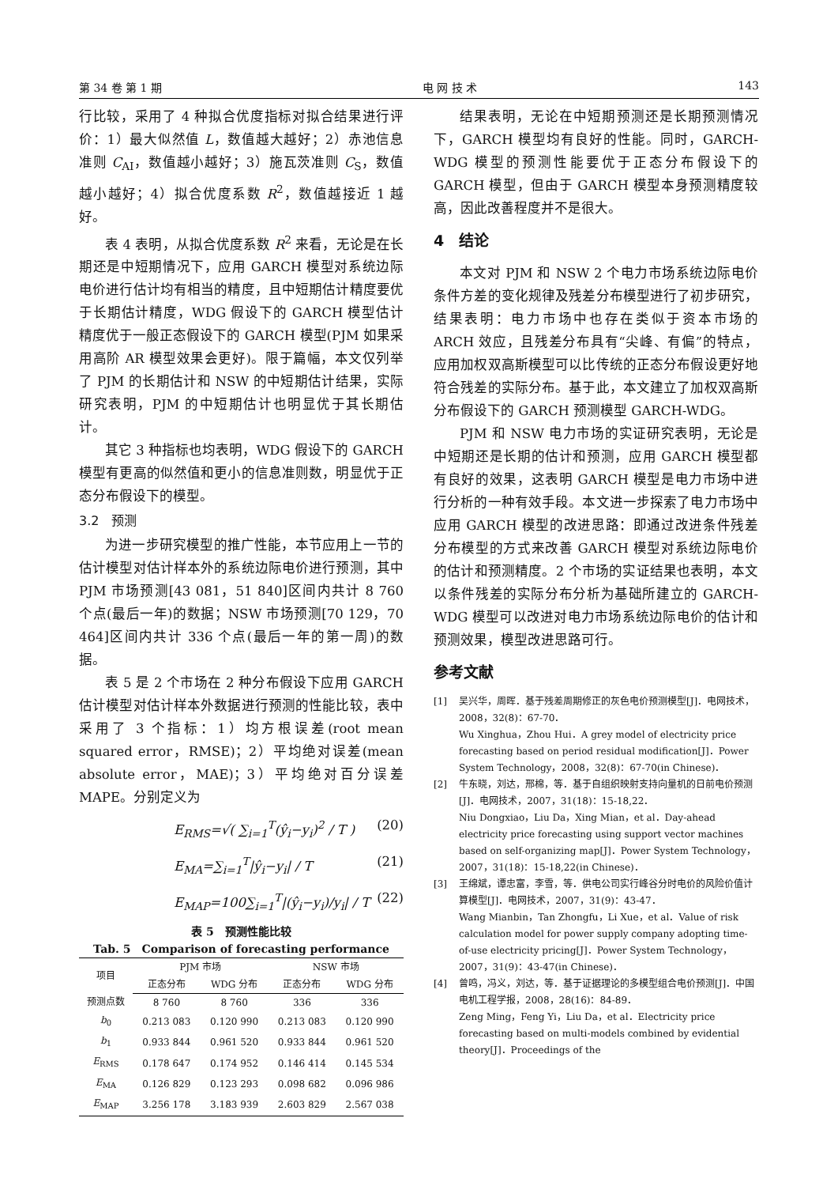第 34 卷 第 1 期 电 网 技 术 143
行比较，采用了 4 种拟合优度指标对拟合结果进行评价：1）最大似然值 L，数值越大越好；2）赤池信息准则 C<sub>AI</sub>，数值越小越好；3）施瓦茨准则 C<sub>S</sub>，数值越小越好；4）拟合优度系数 R<sup>2</sup>，数值越接近 1 越好。
表 4 表明，从拟合优度系数 R<sup>2</sup> 来看，无论是在长期还是中短期情况下，应用 GARCH 模型对系统边际电价进行估计均有相当的精度，且中短期估计精度要优于长期估计精度，WDG 假设下的 GARCH 模型估计精度优于一般正态假设下的 GARCH 模型(PJM 如果采用高阶 AR 模型效果会更好)。限于篇幅，本文仅列举了 PJM 的长期估计和 NSW 的中短期估计结果，实际研究表明，PJM 的中短期估计也明显优于其长期估计。
其它 3 种指标也均表明，WDG 假设下的 GARCH 模型有更高的似然值和更小的信息准则数，明显优于正态分布假设下的模型。
3.2　预测
为进一步研究模型的推广性能，本节应用上一节的估计模型对估计样本外的系统边际电价进行预测，其中 PJM 市场预测[43 081，51 840]区间内共计 8 760 个点(最后一年)的数据；NSW 市场预测[70 129，70 464]区间内共计 336 个点(最后一年的第一周)的数据。
表 5 是 2 个市场在 2 种分布假设下应用 GARCH 估计模型对估计样本外数据进行预测的性能比较，表中采用了 3 个指标：1）均方根误差(root mean squared error，RMSE)；2）平均绝对误差(mean absolute error，MAE)；3）平均绝对百分误差 MAPE。分别定义为
E<sub>RMS</sub>=√( ∑<sub>i=1</sub><sup>T</sup>(ŷ<sub>i</sub>−y<sub>i</sub>)<sup>2</sup> / T ) (20)
E<sub>MA</sub>=∑<sub>i=1</sub><sup>T</sup>|ŷ<sub>i</sub>−y<sub>i</sub>| / T (21)
E<sub>MAP</sub>=100∑<sub>i=1</sub><sup>T</sup>|(ŷ<sub>i</sub>−y<sub>i</sub>)/y<sub>i</sub>| / T (22)
表 5　预测性能比较
Tab. 5　Comparison of forecasting performance
| 项目 | PJM 市场 | | NSW 市场 | |
| --- | --- | --- | --- | --- |
| | 正态分布 | WDG 分布 | 正态分布 | WDG 分布 |
| 预测点数 | 8 760 | 8 760 | 336 | 336 |
| b<sub>0</sub> | 0.213 083 | 0.120 990 | 0.213 083 | 0.120 990 |
| b<sub>1</sub> | 0.933 844 | 0.961 520 | 0.933 844 | 0.961 520 |
| E<sub>RMS</sub> | 0.178 647 | 0.174 952 | 0.146 414 | 0.145 534 |
| E<sub>MA</sub> | 0.126 829 | 0.123 293 | 0.098 682 | 0.096 986 |
| E<sub>MAP</sub> | 3.256 178 | 3.183 939 | 2.603 829 | 2.567 038 |
结果表明，无论在中短期预测还是长期预测情况下，GARCH 模型均有良好的性能。同时，GARCH-WDG 模型的预测性能要优于正态分布假设下的 GARCH 模型，但由于 GARCH 模型本身预测精度较高，因此改善程度并不是很大。
4　结论
本文对 PJM 和 NSW 2 个电力市场系统边际电价条件方差的变化规律及残差分布模型进行了初步研究，结果表明：电力市场中也存在类似于资本市场的 ARCH 效应，且残差分布具有“尖峰、有偏”的特点，应用加权双高斯模型可以比传统的正态分布假设更好地符合残差的实际分布。基于此，本文建立了加权双高斯分布假设下的 GARCH 预测模型 GARCH-WDG。
PJM 和 NSW 电力市场的实证研究表明，无论是中短期还是长期的估计和预测，应用 GARCH 模型都有良好的效果，这表明 GARCH 模型是电力市场中进行分析的一种有效手段。本文进一步探索了电力市场中应用 GARCH 模型的改进思路：即通过改进条件残差分布模型的方式来改善 GARCH 模型对系统边际电价的估计和预测精度。2 个市场的实证结果也表明，本文以条件残差的实际分布分析为基础所建立的 GARCH-WDG 模型可以改进对电力市场系统边际电价的估计和预测效果，模型改进思路可行。
参考文献
[1] 吴兴华，周晖．基于残差周期修正的灰色电价预测模型[J]．电网技术，2008，32(8)：67-70．
Wu Xinghua，Zhou Hui．A grey model of electricity price forecasting based on period residual modification[J]．Power System Technology，2008，32(8)：67-70(in Chinese)．
[2] 牛东晓，刘达，邢棉，等．基于自组织映射支持向量机的日前电价预测[J]．电网技术，2007，31(18)：15-18,22．
Niu Dongxiao，Liu Da，Xing Mian，et al．Day-ahead electricity price forecasting using support vector machines based on self-organizing map[J]．Power System Technology，2007，31(18)：15-18,22(in Chinese)．
[3] 王绵斌，谭忠富，李雪，等．供电公司实行峰谷分时电价的风险价值计算模型[J]．电网技术，2007，31(9)：43-47．
Wang Mianbin，Tan Zhongfu，Li Xue，et al．Value of risk calculation model for power supply company adopting time-of-use electricity pricing[J]．Power System Technology，2007，31(9)：43-47(in Chinese)．
[4] 曾鸣，冯义，刘达，等．基于证据理论的多模型组合电价预测[J]．中国电机工程学报，2008，28(16)：84-89．
Zeng Ming，Feng Yi，Liu Da，et al．Electricity price forecasting based on multi-models combined by evidential theory[J]．Proceedings of the